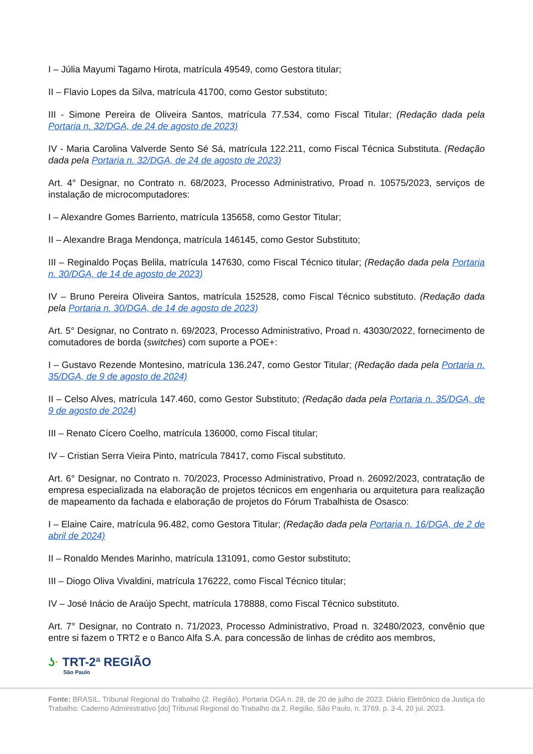I – Júlia Mayumi Tagamo Hirota, matrícula 49549, como Gestora titular;
II – Flavio Lopes da Silva, matrícula 41700, como Gestor substituto;
III - Simone Pereira de Oliveira Santos, matrícula 77.534, como Fiscal Titular; (Redação dada pela Portaria n. 32/DGA, de 24 de agosto de 2023)
IV - Maria Carolina Valverde Sento Sé Sá, matrícula 122.211, como Fiscal Técnica Substituta. (Redação dada pela Portaria n. 32/DGA, de 24 de agosto de 2023)
Art. 4° Designar, no Contrato n. 68/2023, Processo Administrativo, Proad n. 10575/2023, serviços de instalação de microcomputadores:
I – Alexandre Gomes Barriento, matrícula 135658, como Gestor Titular;
II – Alexandre Braga Mendonça, matrícula 146145, como Gestor Substituto;
III – Reginaldo Poças Belila, matrícula 147630, como Fiscal Técnico titular; (Redação dada pela Portaria n. 30/DGA, de 14 de agosto de 2023)
IV – Bruno Pereira Oliveira Santos, matrícula 152528, como Fiscal Técnico substituto. (Redação dada pela Portaria n. 30/DGA, de 14 de agosto de 2023)
Art. 5° Designar, no Contrato n. 69/2023, Processo Administrativo, Proad n. 43030/2022, fornecimento de comutadores de borda (switches) com suporte a POE+:
I – Gustavo Rezende Montesino, matrícula 136.247, como Gestor Titular; (Redação dada pela Portaria n. 35/DGA, de 9 de agosto de 2024)
II – Celso Alves, matrícula 147.460, como Gestor Substituto; (Redação dada pela Portaria n. 35/DGA, de 9 de agosto de 2024)
III – Renato Cícero Coelho, matrícula 136000, como Fiscal titular;
IV – Cristian Serra Vieira Pinto, matrícula 78417, como Fiscal substituto.
Art. 6° Designar, no Contrato n. 70/2023, Processo Administrativo, Proad n. 26092/2023, contratação de empresa especializada na elaboração de projetos técnicos em engenharia ou arquitetura para realização de mapeamento da fachada e elaboração de projetos do Fórum Trabalhista de Osasco:
I – Elaine Caire, matrícula 96.482, como Gestora Titular; (Redação dada pela Portaria n. 16/DGA, de 2 de abril de 2024)
II – Ronaldo Mendes Marinho, matrícula 131091, como Gestor substituto;
III – Diogo Oliva Vivaldini, matrícula 176222, como Fiscal Técnico titular;
IV – José Inácio de Araújo Specht, matrícula 178888, como Fiscal Técnico substituto.
Art. 7° Designar, no Contrato n. 71/2023, Processo Administrativo, Proad n. 32480/2023, convênio que entre si fazem o TRT2 e o Banco Alfa S.A. para concessão de linhas de crédito aos membros,
ʖ· TRT-2ª REGIÃO
São Paulo
Fonte: BRASIL. Tribunal Regional do Trabalho (2. Região). Portaria DGA n. 28, de 20 de julho de 2023. Diário Eletrônico da Justiça do Trabalho: Caderno Administrativo [do] Tribunal Regional do Trabalho da 2. Região, São Paulo, n. 3769, p. 3-4, 20 jul. 2023.